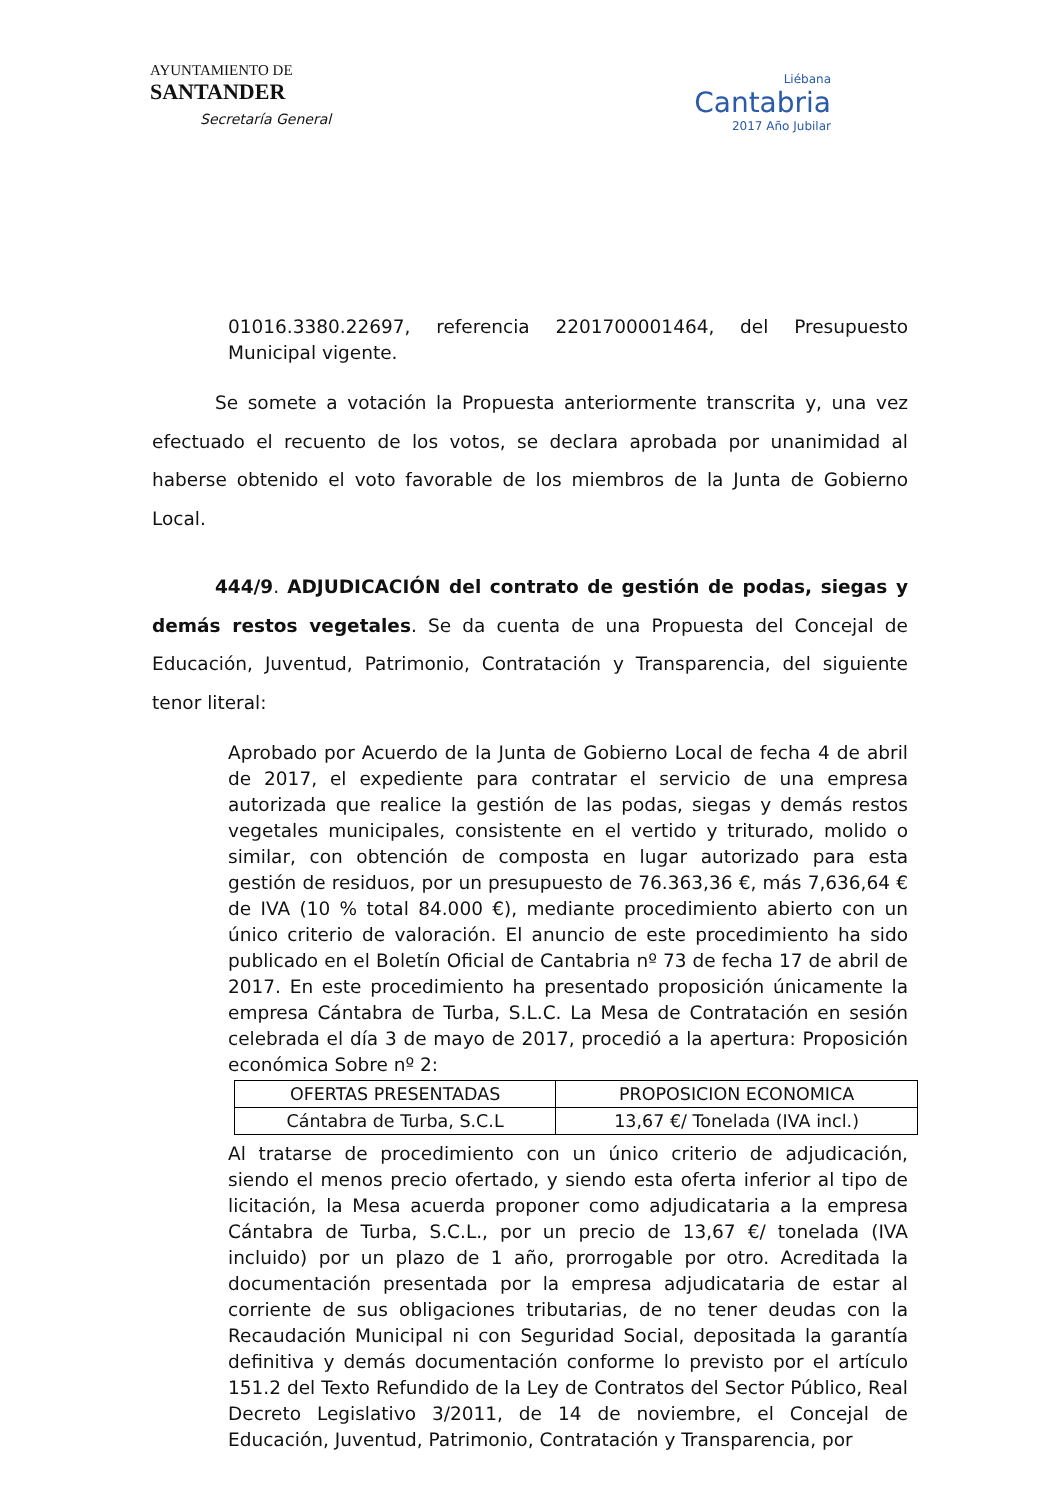AYUNTAMIENTO DE
SANTANDER
Secretaría General
Liébana
Cantabria
2017 Año Jubilar
01016.3380.22697, referencia 2201700001464, del Presupuesto Municipal vigente.
Se somete a votación la Propuesta anteriormente transcrita y, una vez efectuado el recuento de los votos, se declara aprobada por unanimidad al haberse obtenido el voto favorable de los miembros de la Junta de Gobierno Local.
444/9. ADJUDICACIÓN del contrato de gestión de podas, siegas y demás restos vegetales. Se da cuenta de una Propuesta del Concejal de Educación, Juventud, Patrimonio, Contratación y Transparencia, del siguiente tenor literal:
Aprobado por Acuerdo de la Junta de Gobierno Local de fecha 4 de abril de 2017, el expediente para contratar el servicio de una empresa autorizada que realice la gestión de las podas, siegas y demás restos vegetales municipales, consistente en el vertido y triturado, molido o similar, con obtención de composta en lugar autorizado para esta gestión de residuos, por un presupuesto de 76.363,36 €, más 7,636,64 € de IVA (10 % total 84.000 €), mediante procedimiento abierto con un único criterio de valoración. El anuncio de este procedimiento ha sido publicado en el Boletín Oficial de Cantabria nº 73 de fecha 17 de abril de 2017. En este procedimiento ha presentado proposición únicamente la empresa Cántabra de Turba, S.L.C. La Mesa de Contratación en sesión celebrada el día 3 de mayo de 2017, procedió a la apertura: Proposición económica Sobre nº 2:
| OFERTAS PRESENTADAS | PROPOSICION ECONOMICA |
| --- | --- |
| Cántabra de Turba, S.C.L | 13,67 €/ Tonelada (IVA incl.) |
Al tratarse de procedimiento con un único criterio de adjudicación, siendo el menos precio ofertado, y siendo esta oferta inferior al tipo de licitación, la Mesa acuerda proponer como adjudicataria a la empresa Cántabra de Turba, S.C.L., por un precio de 13,67 €/ tonelada (IVA incluido) por un plazo de 1 año, prorrogable por otro. Acreditada la documentación presentada por la empresa adjudicataria de estar al corriente de sus obligaciones tributarias, de no tener deudas con la Recaudación Municipal ni con Seguridad Social, depositada la garantía definitiva y demás documentación conforme lo previsto por el artículo 151.2 del Texto Refundido de la Ley de Contratos del Sector Público, Real Decreto Legislativo 3/2011, de 14 de noviembre, el Concejal de Educación, Juventud, Patrimonio, Contratación y Transparencia, por